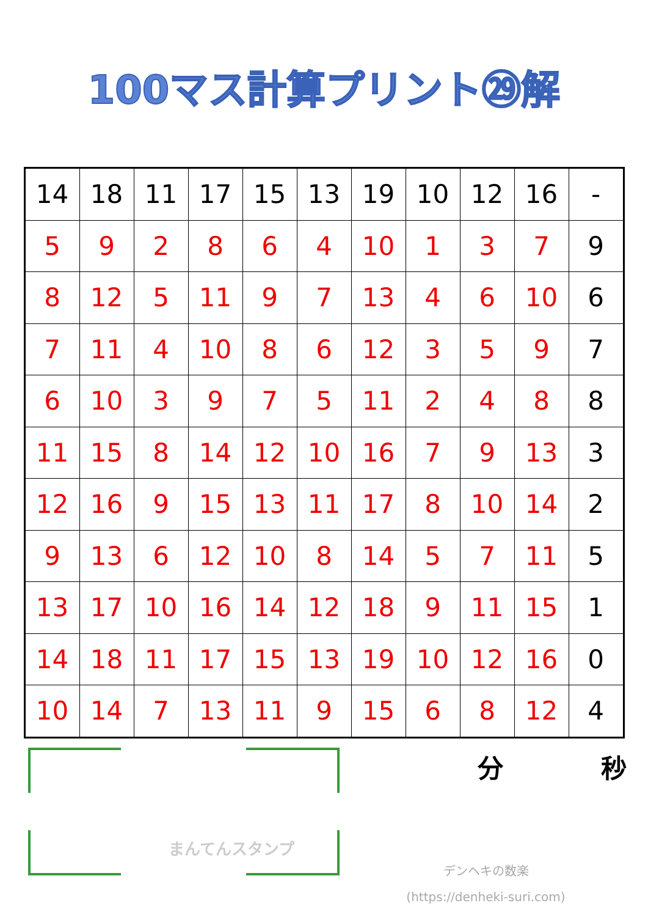100マス計算プリント㉙解
| 14 | 18 | 11 | 17 | 15 | 13 | 19 | 10 | 12 | 16 | - |
| 5 | 9 | 2 | 8 | 6 | 4 | 10 | 1 | 3 | 7 | 9 |
| 8 | 12 | 5 | 11 | 9 | 7 | 13 | 4 | 6 | 10 | 6 |
| 7 | 11 | 4 | 10 | 8 | 6 | 12 | 3 | 5 | 9 | 7 |
| 6 | 10 | 3 | 9 | 7 | 5 | 11 | 2 | 4 | 8 | 8 |
| 11 | 15 | 8 | 14 | 12 | 10 | 16 | 7 | 9 | 13 | 3 |
| 12 | 16 | 9 | 15 | 13 | 11 | 17 | 8 | 10 | 14 | 2 |
| 9 | 13 | 6 | 12 | 10 | 8 | 14 | 5 | 7 | 11 | 5 |
| 13 | 17 | 10 | 16 | 14 | 12 | 18 | 9 | 11 | 15 | 1 |
| 14 | 18 | 11 | 17 | 15 | 13 | 19 | 10 | 12 | 16 | 0 |
| 10 | 14 | 7 | 13 | 11 | 9 | 15 | 6 | 8 | 12 | 4 |
まんてんスタンプ
分 秒
デンヘキの数楽
(https://denheki-suri.com)